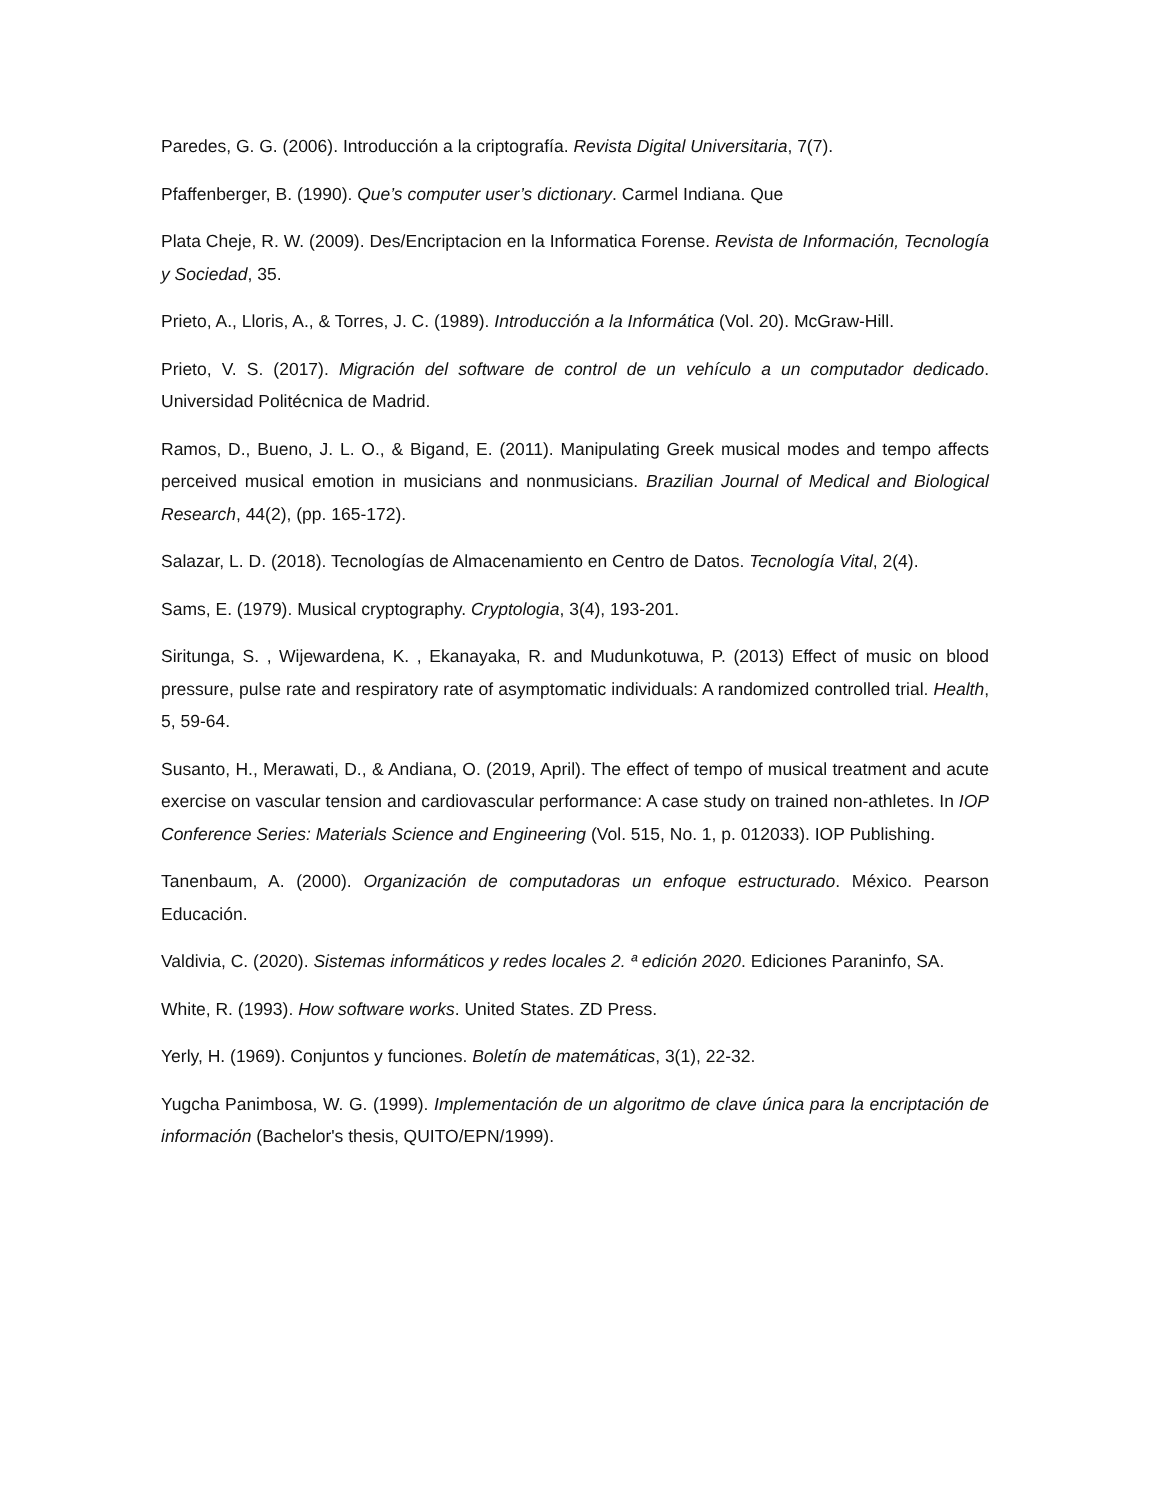Paredes, G. G. (2006). Introducción a la criptografía. Revista Digital Universitaria, 7(7).
Pfaffenberger, B. (1990). Que’s computer user’s dictionary. Carmel Indiana. Que
Plata Cheje, R. W. (2009). Des/Encriptacion en la Informatica Forense. Revista de Información, Tecnología y Sociedad, 35.
Prieto, A., Lloris, A., & Torres, J. C. (1989). Introducción a la Informática (Vol. 20). McGraw-Hill.
Prieto, V. S. (2017). Migración del software de control de un vehículo a un computador dedicado. Universidad Politécnica de Madrid.
Ramos, D., Bueno, J. L. O., & Bigand, E. (2011). Manipulating Greek musical modes and tempo affects perceived musical emotion in musicians and nonmusicians. Brazilian Journal of Medical and Biological Research, 44(2), (pp. 165-172).
Salazar, L. D. (2018). Tecnologías de Almacenamiento en Centro de Datos. Tecnología Vital, 2(4).
Sams, E. (1979). Musical cryptography. Cryptologia, 3(4), 193-201.
Siritunga, S. , Wijewardena, K. , Ekanayaka, R. and Mudunkotuwa, P. (2013) Effect of music on blood pressure, pulse rate and respiratory rate of asymptomatic individuals: A randomized controlled trial. Health, 5, 59-64.
Susanto, H., Merawati, D., & Andiana, O. (2019, April). The effect of tempo of musical treatment and acute exercise on vascular tension and cardiovascular performance: A case study on trained non-athletes. In IOP Conference Series: Materials Science and Engineering (Vol. 515, No. 1, p. 012033). IOP Publishing.
Tanenbaum, A. (2000). Organización de computadoras un enfoque estructurado. México. Pearson Educación.
Valdivia, C. (2020). Sistemas informáticos y redes locales 2. ª edición 2020. Ediciones Paraninfo, SA.
White, R. (1993). How software works. United States. ZD Press.
Yerly, H. (1969). Conjuntos y funciones. Boletín de matemáticas, 3(1), 22-32.
Yugcha Panimbosa, W. G. (1999). Implementación de un algoritmo de clave única para la encriptación de información (Bachelor's thesis, QUITO/EPN/1999).